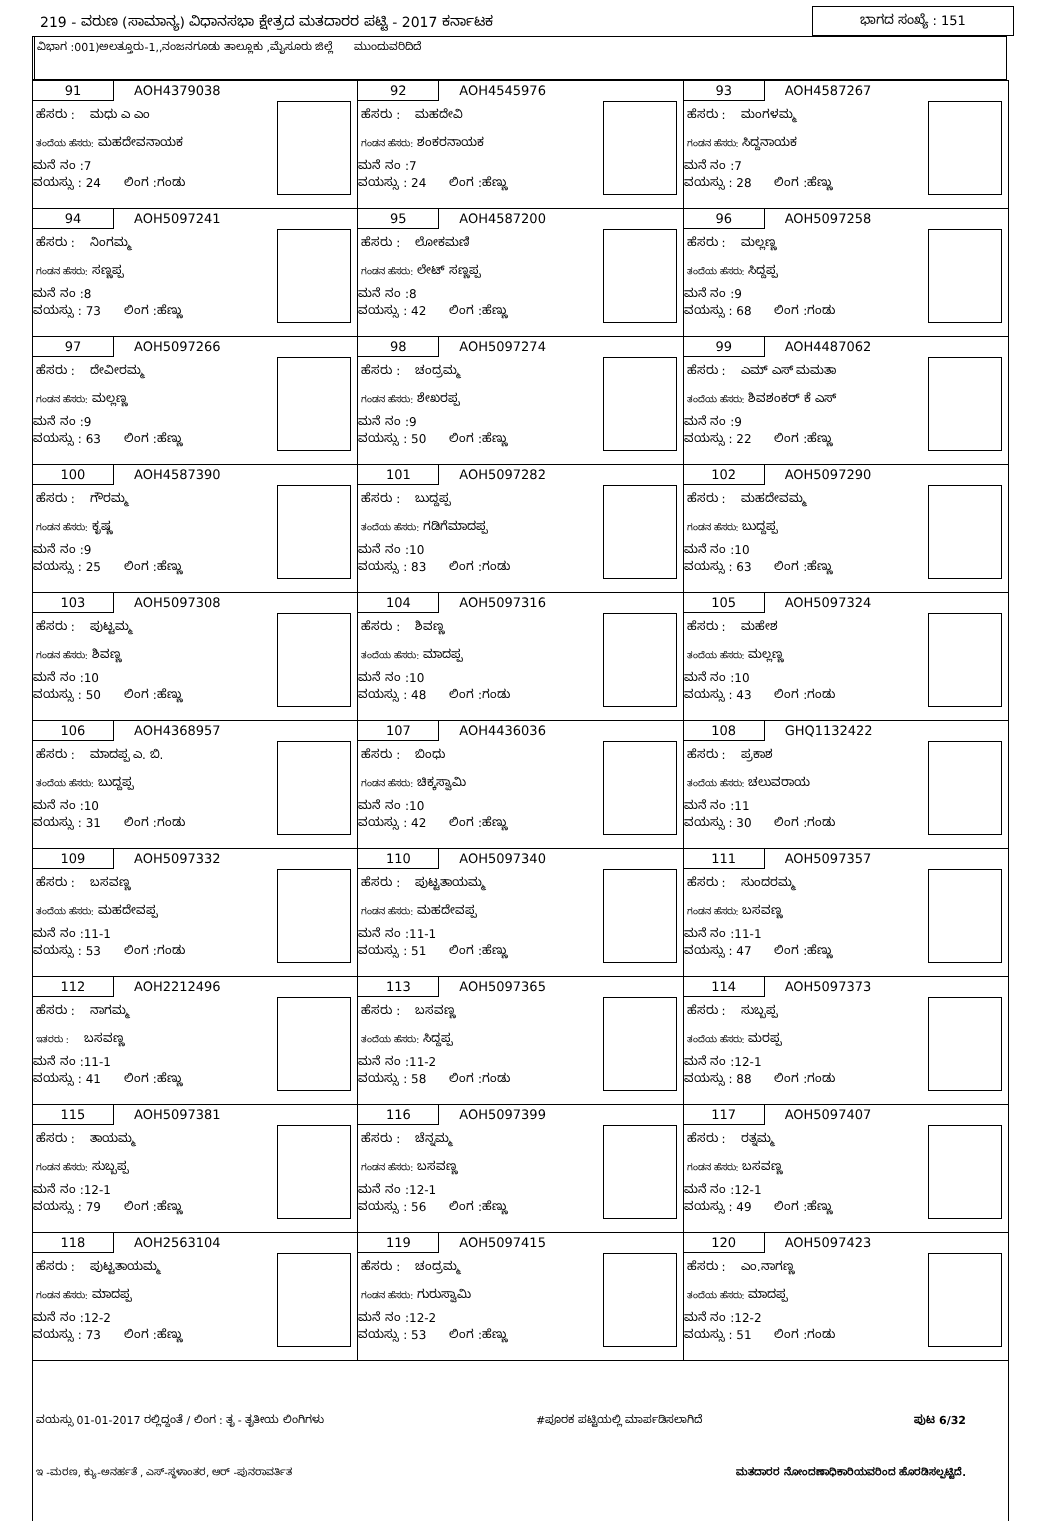219 - ವರುಣ (ಸಾಮಾನ್ಯ) ವಿಧಾನಸಭಾ ಕ್ಷೇತ್ರದ ಮತದಾರರ ಪಟ್ಟಿ - 2017 ಕರ್ನಾಟಕ ಭಾಗದ ಸಂಖ್ಯೆ : 151
ವಿಭಾಗ :001)ಅಲತ್ತೂರು-1,,ನಂಜನಗೂಡು ತಾಲ್ಲೂಕು ,ಮೈಸೂರು ಜಿಲ್ಲೆ ಮುಂದುವರಿದಿದೆ
| 91 AOH4379038 ಹೆಸರು : ಮಧು ಎ ಎಂ ತಂದೆಯ ಹೆಸರು: ಮಹದೇವನಾಯಕ ಮನೆ ನಂ :7 ವಯಸ್ಸು : 24 ಲಿಂಗ :ಗಂಡು | 92 AOH4545976 ಹೆಸರು : ಮಹದೇವಿ ಗಂಡನ ಹೆಸರು: ಶಂಕರನಾಯಕ ಮನೆ ನಂ :7 ವಯಸ್ಸು : 24 ಲಿಂಗ :ಹೆಣ್ಣು | 93 AOH4587267 ಹೆಸರು : ಮಂಗಳಮ್ಮ ಗಂಡನ ಹೆಸರು: ಸಿದ್ದನಾಯಕ ಮನೆ ನಂ :7 ವಯಸ್ಸು : 28 ಲಿಂಗ :ಹೆಣ್ಣು |
| 94 AOH5097241 ಹೆಸರು : ನಿಂಗಮ್ಮ ಗಂಡನ ಹೆಸರು: ಸಣ್ಣಪ್ಪ ಮನೆ ನಂ :8 ವಯಸ್ಸು : 73 ಲಿಂಗ :ಹೆಣ್ಣು | 95 AOH4587200 ಹೆಸರು : ಲೋಕಮಣಿ ಗಂಡನ ಹೆಸರು: ಲೇಟ್ ಸಣ್ಣಪ್ಪ ಮನೆ ನಂ :8 ವಯಸ್ಸು : 42 ಲಿಂಗ :ಹೆಣ್ಣು | 96 AOH5097258 ಹೆಸರು : ಮಲ್ಲಣ್ಣ ತಂದೆಯ ಹೆಸರು: ಸಿದ್ದಪ್ಪ ಮನೆ ನಂ :9 ವಯಸ್ಸು : 68 ಲಿಂಗ :ಗಂಡು |
| 97 AOH5097266 ಹೆಸರು : ದೇವೀರಮ್ಮ ಗಂಡನ ಹೆಸರು: ಮಲ್ಲಣ್ಣ ಮನೆ ನಂ :9 ವಯಸ್ಸು : 63 ಲಿಂಗ :ಹೆಣ್ಣು | 98 AOH5097274 ಹೆಸರು : ಚಂದ್ರಮ್ಮ ಗಂಡನ ಹೆಸರು: ಶೇಖರಪ್ಪ ಮನೆ ನಂ :9 ವಯಸ್ಸು : 50 ಲಿಂಗ :ಹೆಣ್ಣು | 99 AOH4487062 ಹೆಸರು : ಎಮ್ ಎಸ್ ಮಮತಾ ತಂದೆಯ ಹೆಸರು: ಶಿವಶಂಕರ್ ಕೆ ಎಸ್ ಮನೆ ನಂ :9 ವಯಸ್ಸು : 22 ಲಿಂಗ :ಹೆಣ್ಣು |
| 100 AOH4587390 ಹೆಸರು : ಗೌರಮ್ಮ ಗಂಡನ ಹೆಸರು: ಕೃಷ್ಣ ಮನೆ ನಂ :9 ವಯಸ್ಸು : 25 ಲಿಂಗ :ಹೆಣ್ಣು | 101 AOH5097282 ಹೆಸರು : ಬುದ್ದಪ್ಪ ತಂದೆಯ ಹೆಸರು: ಗಡಿಗೆಮಾದಪ್ಪ ಮನೆ ನಂ :10 ವಯಸ್ಸು : 83 ಲಿಂಗ :ಗಂಡು | 102 AOH5097290 ಹೆಸರು : ಮಹದೇವಮ್ಮ ಗಂಡನ ಹೆಸರು: ಬುದ್ದಪ್ಪ ಮನೆ ನಂ :10 ವಯಸ್ಸು : 63 ಲಿಂಗ :ಹೆಣ್ಣು |
| 103 AOH5097308 ಹೆಸರು : ಪುಟ್ಟಮ್ಮ ಗಂಡನ ಹೆಸರು: ಶಿವಣ್ಣ ಮನೆ ನಂ :10 ವಯಸ್ಸು : 50 ಲಿಂಗ :ಹೆಣ್ಣು | 104 AOH5097316 ಹೆಸರು : ಶಿವಣ್ಣ ತಂದೆಯ ಹೆಸರು: ಮಾದಪ್ಪ ಮನೆ ನಂ :10 ವಯಸ್ಸು : 48 ಲಿಂಗ :ಗಂಡು | 105 AOH5097324 ಹೆಸರು : ಮಹೇಶ ತಂದೆಯ ಹೆಸರು: ಮಲ್ಲಣ್ಣ ಮನೆ ನಂ :10 ವಯಸ್ಸು : 43 ಲಿಂಗ :ಗಂಡು |
| 106 AOH4368957 ಹೆಸರು : ಮಾದಪ್ಪ ಎ. ಬಿ. ತಂದೆಯ ಹೆಸರು: ಬುದ್ದಪ್ಪ ಮನೆ ನಂ :10 ವಯಸ್ಸು : 31 ಲಿಂಗ :ಗಂಡು | 107 AOH4436036 ಹೆಸರು : ಬಿಂಧು ಗಂಡನ ಹೆಸರು: ಚಿಕ್ಕಸ್ವಾಮಿ ಮನೆ ನಂ :10 ವಯಸ್ಸು : 42 ಲಿಂಗ :ಹೆಣ್ಣು | 108 GHQ1132422 ಹೆಸರು : ಪ್ರಕಾಶ ತಂದೆಯ ಹೆಸರು: ಚಲುವರಾಯ ಮನೆ ನಂ :11 ವಯಸ್ಸು : 30 ಲಿಂಗ :ಗಂಡು |
| 109 AOH5097332 ಹೆಸರು : ಬಸವಣ್ಣ ತಂದೆಯ ಹೆಸರು: ಮಹದೇವಪ್ಪ ಮನೆ ನಂ :11-1 ವಯಸ್ಸು : 53 ಲಿಂಗ :ಗಂಡು | 110 AOH5097340 ಹೆಸರು : ಪುಟ್ಟತಾಯಮ್ಮ ಗಂಡನ ಹೆಸರು: ಮಹದೇವಪ್ಪ ಮನೆ ನಂ :11-1 ವಯಸ್ಸು : 51 ಲಿಂಗ :ಹೆಣ್ಣು | 111 AOH5097357 ಹೆಸರು : ಸುಂದರಮ್ಮ ಗಂಡನ ಹೆಸರು: ಬಸವಣ್ಣ ಮನೆ ನಂ :11-1 ವಯಸ್ಸು : 47 ಲಿಂಗ :ಹೆಣ್ಣು |
| 112 AOH2212496 ಹೆಸರು : ನಾಗಮ್ಮ ಇತರರು : ಬಸವಣ್ಣ ಮನೆ ನಂ :11-1 ವಯಸ್ಸು : 41 ಲಿಂಗ :ಹೆಣ್ಣು | 113 AOH5097365 ಹೆಸರು : ಬಸವಣ್ಣ ತಂದೆಯ ಹೆಸರು: ಸಿದ್ದಪ್ಪ ಮನೆ ನಂ :11-2 ವಯಸ್ಸು : 58 ಲಿಂಗ :ಗಂಡು | 114 AOH5097373 ಹೆಸರು : ಸುಬ್ಬಪ್ಪ ತಂದೆಯ ಹೆಸರು: ಮರಪ್ಪ ಮನೆ ನಂ :12-1 ವಯಸ್ಸು : 88 ಲಿಂಗ :ಗಂಡು |
| 115 AOH5097381 ಹೆಸರು : ತಾಯಮ್ಮ ಗಂಡನ ಹೆಸರು: ಸುಬ್ಬಪ್ಪ ಮನೆ ನಂ :12-1 ವಯಸ್ಸು : 79 ಲಿಂಗ :ಹೆಣ್ಣು | 116 AOH5097399 ಹೆಸರು : ಚೆನ್ನಮ್ಮ ಗಂಡನ ಹೆಸರು: ಬಸವಣ್ಣ ಮನೆ ನಂ :12-1 ವಯಸ್ಸು : 56 ಲಿಂಗ :ಹೆಣ್ಣು | 117 AOH5097407 ಹೆಸರು : ರತ್ನಮ್ಮ ಗಂಡನ ಹೆಸರು: ಬಸವಣ್ಣ ಮನೆ ನಂ :12-1 ವಯಸ್ಸು : 49 ಲಿಂಗ :ಹೆಣ್ಣು |
| 118 AOH2563104 ಹೆಸರು : ಪುಟ್ಟತಾಯಮ್ಮ ಗಂಡನ ಹೆಸರು: ಮಾದಪ್ಪ ಮನೆ ನಂ :12-2 ವಯಸ್ಸು : 73 ಲಿಂಗ :ಹೆಣ್ಣು | 119 AOH5097415 ಹೆಸರು : ಚಂದ್ರಮ್ಮ ಗಂಡನ ಹೆಸರು: ಗುರುಸ್ವಾಮಿ ಮನೆ ನಂ :12-2 ವಯಸ್ಸು : 53 ಲಿಂಗ :ಹೆಣ್ಣು | 120 AOH5097423 ಹೆಸರು : ಎಂ.ನಾಗಣ್ಣ ತಂದೆಯ ಹೆಸರು: ಮಾದಪ್ಪ ಮನೆ ನಂ :12-2 ವಯಸ್ಸು : 51 ಲಿಂಗ :ಗಂಡು |
ವಯಸ್ಸು 01-01-2017 ರಲ್ಲಿದ್ದಂತೆ / ಲಿಂಗ : ತೃ - ತೃತೀಯ ಲಿಂಗಿಗಳು #ಪೂರಕ ಪಟ್ಟಿಯಲ್ಲಿ ಮಾರ್ಪಡಿಸಲಾಗಿದೆ ಪುಟ 6/32
ಇ -ಮರಣ, ಕ್ಯು-ಅನರ್ಹತೆ , ಎಸ್-ಸ್ಥಳಾಂತರ, ಆರ್ -ಪುನರಾವರ್ತಿತ ಮತದಾರರ ನೋಂದಣಾಧಿಕಾರಿಯವರಿಂದ ಹೊರಡಿಸಲ್ಪಟ್ಟಿದೆ.